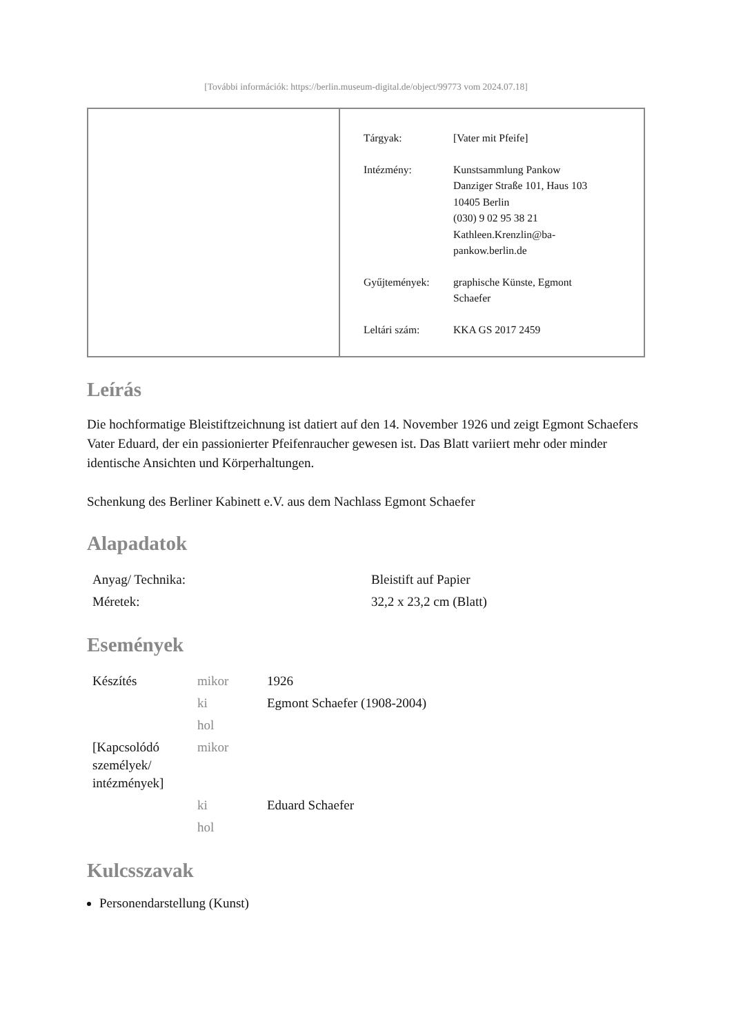[További információk: https://berlin.museum-digital.de/object/99773 vom 2024.07.18]
Tárgyak: [Vater mit Pfeife]
Intézmény: Kunstsammlung Pankow
Danziger Straße 101, Haus 103
10405 Berlin
(030) 9 02 95 38 21
Kathleen.Krenzlin@ba-
pankow.berlin.de
Gyűjtemények: graphische Künste, Egmont
Schaefer
Leltári szám: KKA GS 2017 2459
Leírás
Die hochformatige Bleistiftzeichnung ist datiert auf den 14. November 1926 und zeigt Egmont Schaefers Vater Eduard, der ein passionierter Pfeifenraucher gewesen ist. Das Blatt variiert mehr oder minder identische Ansichten und Körperhaltungen.
Schenkung des Berliner Kabinett e.V. aus dem Nachlass Egmont Schaefer
Alapadatok
| Anyag/ Technika: | Bleistift auf Papier |
| Méretek: | 32,2 x 23,2 cm (Blatt) |
Események
| Készítés | mikor | 1926 |
| | ki | Egmont Schaefer (1908-2004) |
| | hol | |
| [Kapcsolódó személyek/ intézmények] | mikor | |
| | ki | Eduard Schaefer |
| | hol | |
Kulcsszavak
Personendarstellung (Kunst)